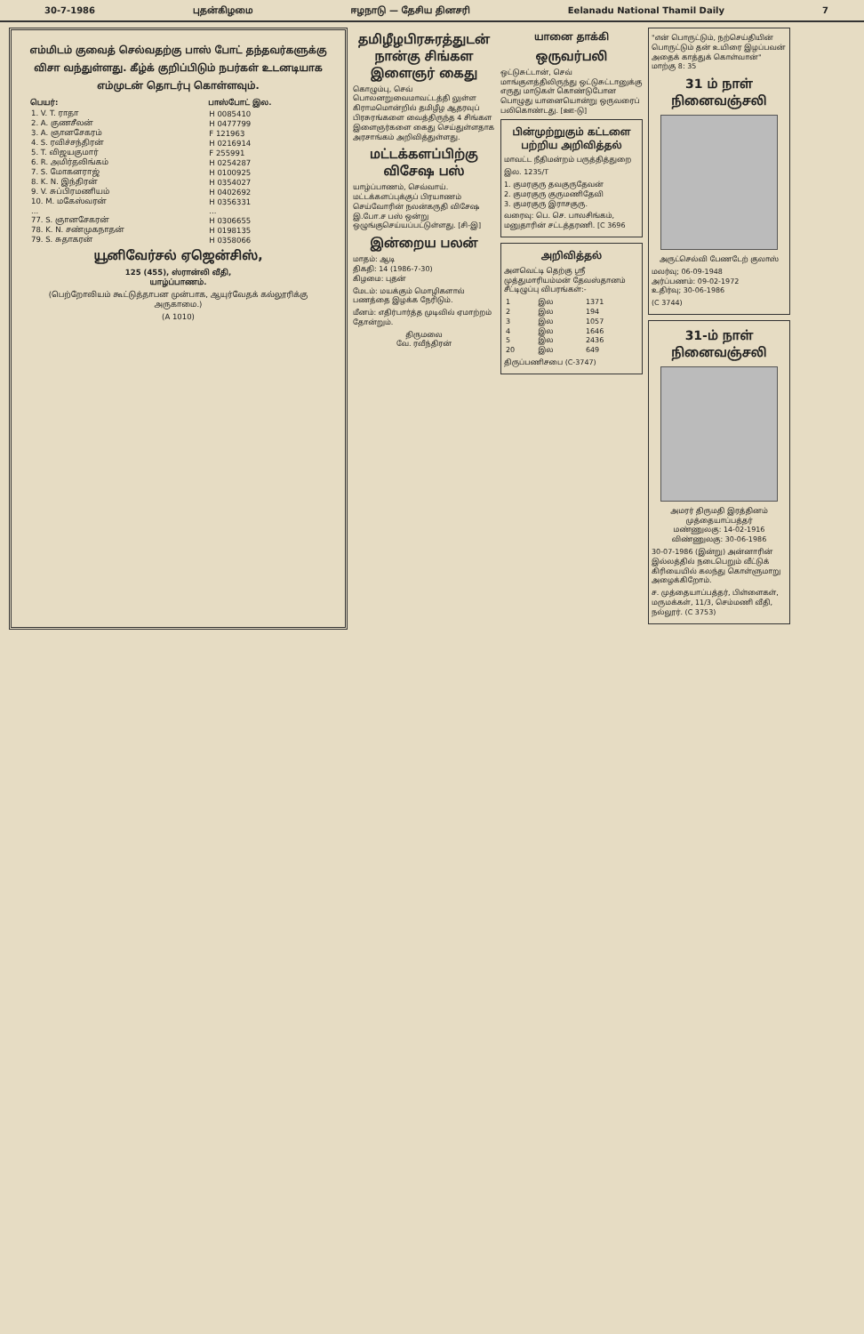30-7-1986 புதன்கிழமை ஈழநாடு — தேசிய தினசரி Eelanadu National Thamil Daily 7
எம்மிடம் குவைத் செல்வதற்கு பாஸ் போட் தந்தவர்களுக்கு விசா வந்துள்ளது. கீழ்க் குறிப்பிடும் நபர்கள் உடனடியாக எம்முடன் தொடர்பு கொள்ளவும்.
| பெயர்: | பாஸ்போட் இல. |
| --- | --- |
| 1. V. T. ராதா | H 0085410 |
| 2. A. குணசீலன் | H 0477799 |
| 3. A. ஞானசேகரம் | F 121963 |
| 4. S. ரவிச்சந்திரன் | H 0216914 |
| 5. T. விஜயகுமார் | F 255991 |
| 6. R. அமிர்தலிங்கம் | H 0254287 |
| 7. S. மோகனராஜ் | H 0100925 |
| 8. K. N. இந்திரன் | H 0354027 |
| 9. V. சுப்பிரமணியம் | H 0402692 |
| 10. M. மகேஸ்வரன் | H 0356331 |
| ... | ... |
| 77. S. ஞானசேகரன் | H 0306655 |
| 78. K. N. சண்முகநாதன் | H 0198135 |
| 79. S. சுதாகரன் | H 0358066 |
யூனிவேர்சல் ஏஜென்சிஸ்,
125 (455), ஸ்ரான்லி வீதி,
யாழ்ப்பாணம்.
(பெற்றோலியம் கூட்டுத்தாபன முன்பாக, ஆயுர்வேதக் கல்லூரிக்கு அருகாமை.)
(A 1010)
தமிழீழபிரசுரத்துடன் நான்கு சிங்கள இளைஞர் கைது
கொழும்பு, செவ் பொலனறுவைமாவட்டத்தி லுள்ள கிராமமொன்றில் தமிழீழ ஆதரவுப் பிரசுரங்களை வைத்திருந்த 4 சிங்கள இளைஞர்களை கைது செய்துள்ளதாக அரசாங்கம் அறிவித்துள்ளது.
மட்டக்களப்பிற்கு விசேஷ பஸ்
யாழ்ப்பாணம், செவ்வாய். மட்டக்களப்புக்குப் பிரயாணம் செய்வோரின் நலன்கருதி விசேஷ இ.போ.ச பஸ் ஒன்று ஒழுங்குசெய்யப்பட்டுள்ளது. [சி-இ]
இன்றைய பலன்
மாதம்: ஆடி
திகதி: 14 (1986-7-30)
கிழமை: புதன்
மேடம்: மயக்கும் மொழிகளால் பணத்தை இழக்க நேரிடும்.
மீனம்: எதிர்பார்த்த முடிவில் ஏமாற்றம் தோன்றும்.
திருமலை
வே. ரவீந்திரன்
யானை தாக்கி
ஒருவர்பலி
ஒட்டுசுட்டான், செவ் மாங்குளத்திலிருந்து ஒட்டுசுட்டானுக்கு எருது மாடுகள் கொண்டுபோன பொழுது யானையொன்று ஒருவரைப் பலிகொண்டது. [ஊ-டு]
பின்முற்றுகும் கட்டளை பற்றிய அறிவித்தல்
மாவட்ட நீதிமன்றம் பருத்தித்துறை
இல. 1235/T
1. குமரகுரு தவகுருதேவன்
2. குமரகுரு குருமணிதேவி
3. குமரகுரு இராசகுரு.
வரைவு: பெ. செ. பாலசிங்கம், மனுதாரின் சட்டத்தரணி. [C 3696
அறிவித்தல்
அளவெட்டி தெற்கு ஸ்ரீ முத்துமாரியம்மன் தேவஸ்தானம் சீட்டிழுப்பு விபரங்கள்:-
| 1 | இல | 1371 |
| 2 | இல | 194 |
| 3 | இல | 1057 |
| 4 | இல | 1646 |
| 5 | இல | 2436 |
| 20 | இல | 649 |
திருப்பணிசபை (C-3747)
"என் பொருட்டும், நற்செய்தியின் பொருட்டும் தன் உயிரை இழப்பவன் அதைக் காத்துக் கொள்வான்" மாற்கு 8: 35
31 ம் நாள் நினைவஞ்சலி
அருட்செல்வி பேணடேற் குலாஸ்
மலர்வு; 06-09-1948
அர்ப்பணம்: 09-02-1972
உதிர்வு; 30-06-1986
(C 3744)
31-ம் நாள் நினைவஞ்சலி
அமரர் திருமதி இரத்தினம் முத்தையாப்பத்தர்
மண்ணுலகு: 14-02-1916
விண்ணுலகு: 30-06-1986
30-07-1986 (இன்று) அன்னாரின் இல்லத்தில் நடைபெறும் வீட்டுக் கிரியையில் கலந்து கொள்ளுமாறு அழைக்கிறோம்.
ச. முத்தையாப்பத்தர், பிள்ளைகள், மருமக்கள், 11/3, செம்மணி வீதி, நல்லூர். (C 3753)